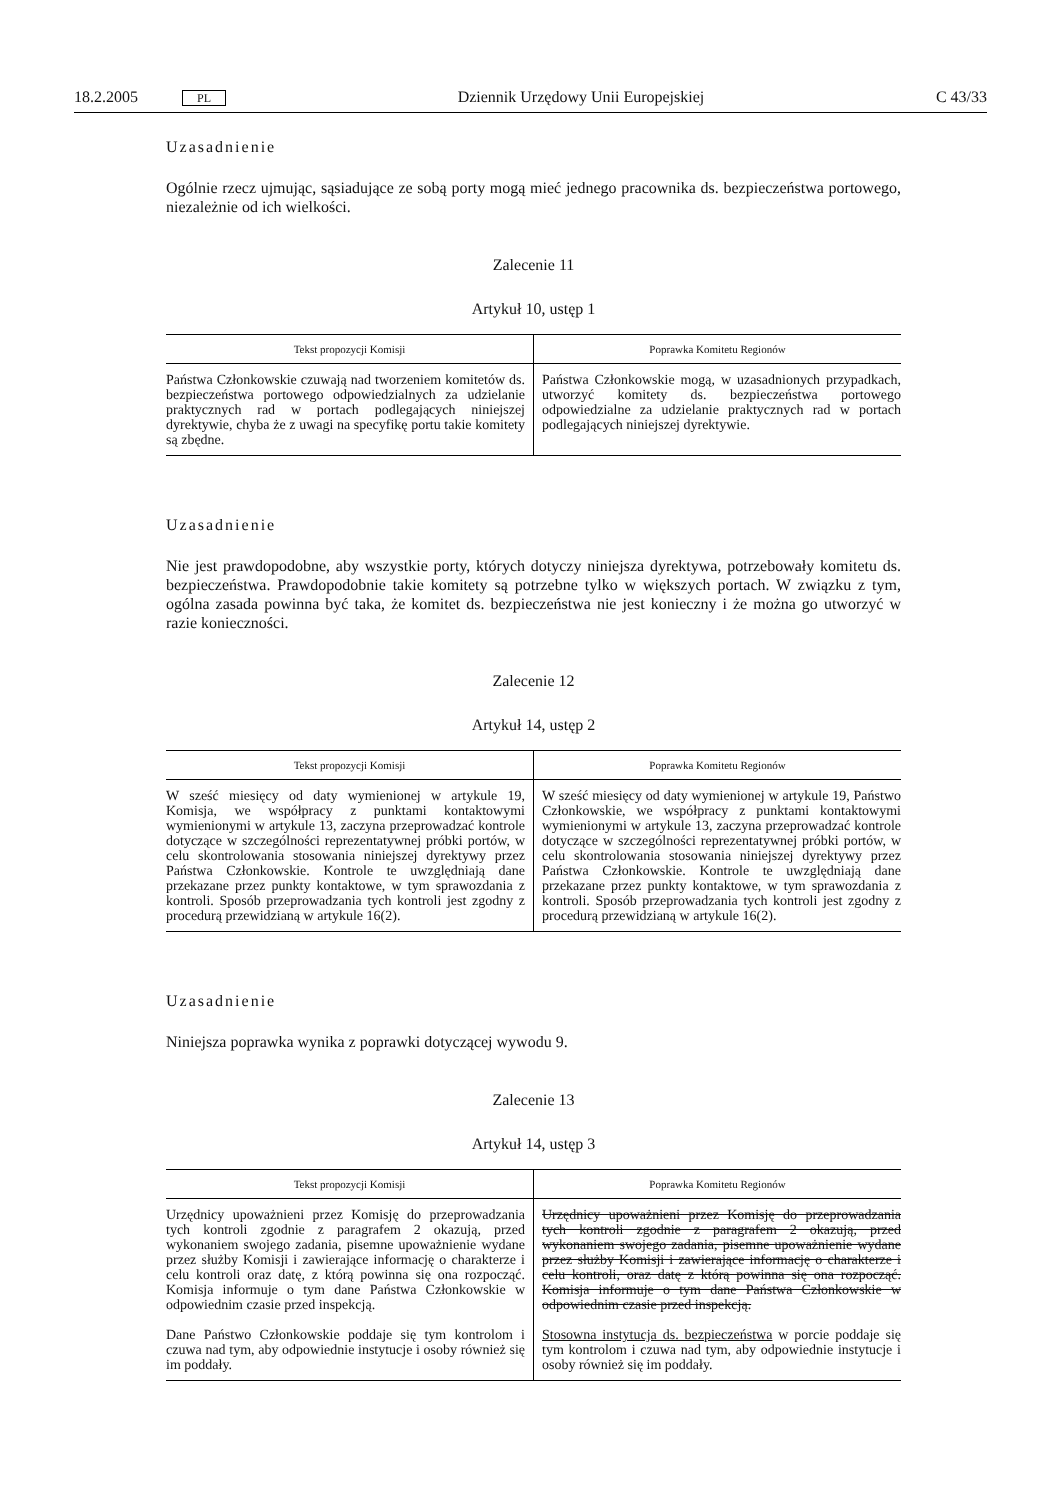18.2.2005 PL Dziennik Urzędowy Unii Europejskiej C 43/33
Uzasadnienie
Ogólnie rzecz ujmując, sąsiadujące ze sobą porty mogą mieć jednego pracownika ds. bezpieczeństwa portowego, niezależnie od ich wielkości.
Zalecenie 11
Artykuł 10, ustęp 1
| Tekst propozycji Komisji | Poprawka Komitetu Regionów |
| --- | --- |
| Państwa Członkowskie czuwają nad tworzeniem komitetów ds. bezpieczeństwa portowego odpowiedzialnych za udzielanie praktycznych rad w portach podlegających niniejszej dyrektywie, chyba że z uwagi na specyfikę portu takie komitety są zbędne. | Państwa Członkowskie mogą, w uzasadnionych przypadkach, utworzyć komitety ds. bezpieczeństwa portowego odpowiedzialne za udzielanie praktycznych rad w portach podlegających niniejszej dyrektywie. |
Uzasadnienie
Nie jest prawdopodobne, aby wszystkie porty, których dotyczy niniejsza dyrektywa, potrzebowały komitetu ds. bezpieczeństwa. Prawdopodobnie takie komitety są potrzebne tylko w większych portach. W związku z tym, ogólna zasada powinna być taka, że komitet ds. bezpieczeństwa nie jest konieczny i że można go utworzyć w razie konieczności.
Zalecenie 12
Artykuł 14, ustęp 2
| Tekst propozycji Komisji | Poprawka Komitetu Regionów |
| --- | --- |
| W sześć miesięcy od daty wymienionej w artykule 19, Komisja, we współpracy z punktami kontaktowymi wymienionymi w artykule 13, zaczyna przeprowadzać kontrole dotyczące w szczególności reprezentatywnej próbki portów, w celu skontrolowania stosowania niniejszej dyrektywy przez Państwa Członkowskie. Kontrole te uwzględniają dane przekazane przez punkty kontaktowe, w tym sprawozdania z kontroli. Sposób przeprowadzania tych kontroli jest zgodny z procedurą przewidzianą w artykule 16(2). | W sześć miesięcy od daty wymienionej w artykule 19, Państwo Członkowskie, we współpracy z punktami kontaktowymi wymienionymi w artykule 13, zaczyna przeprowadzać kontrole dotyczące w szczególności reprezentatywnej próbki portów, w celu skontrolowania stosowania niniejszej dyrektywy przez Państwa Członkowskie. Kontrole te uwzględniają dane przekazane przez punkty kontaktowe, w tym sprawozdania z kontroli. Sposób przeprowadzania tych kontroli jest zgodny z procedurą przewidzianą w artykule 16(2). |
Uzasadnienie
Niniejsza poprawka wynika z poprawki dotyczącej wywodu 9.
Zalecenie 13
Artykuł 14, ustęp 3
| Tekst propozycji Komisji | Poprawka Komitetu Regionów |
| --- | --- |
| Urzędnicy upoważnieni przez Komisję do przeprowadzania tych kontroli zgodnie z paragrafem 2 okazują, przed wykonaniem swojego zadania, pisemne upoważnienie wydane przez służby Komisji i zawierające informację o charakterze i celu kontroli oraz datę, z którą powinna się ona rozpocząć. Komisja informuje o tym dane Państwa Członkowskie w odpowiednim czasie przed inspekcją. Dane Państwo Członkowskie poddaje się tym kontrolom i czuwa nad tym, aby odpowiednie instytucje i osoby również się im poddały. | Urzędnicy upoważnieni przez Komisję do przeprowadzania tych kontroli zgodnie z paragrafem 2 okazują, przed wykonaniem swojego zadania, pisemne upoważnienie wydane przez służby Komisji i zawierające informację o charakterze i celu kontroli, oraz datę z którą powinna się ona rozpocząć. Komisja informuje o tym dane Państwa Członkowskie w odpowiednim czasie przed inspekcją. Stosowna instytucja ds. bezpieczeństwa w porcie poddaje się tym kontrolom i czuwa nad tym, aby odpowiednie instytucje i osoby również się im poddały. |